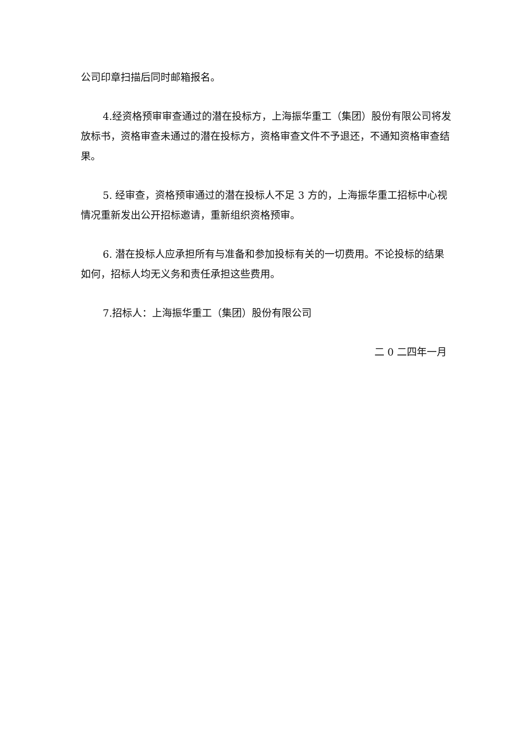公司印章扫描后同时邮箱报名。
4.经资格预审审查通过的潜在投标方，上海振华重工（集团）股份有限公司将发放标书，资格审查未通过的潜在投标方，资格审查文件不予退还，不通知资格审查结果。
5. 经审查，资格预审通过的潜在投标人不足 3 方的，上海振华重工招标中心视情况重新发出公开招标邀请，重新组织资格预审。
6. 潜在投标人应承担所有与准备和参加投标有关的一切费用。不论投标的结果如何，招标人均无义务和责任承担这些费用。
7.招标人：上海振华重工（集团）股份有限公司
二 0 二四年一月